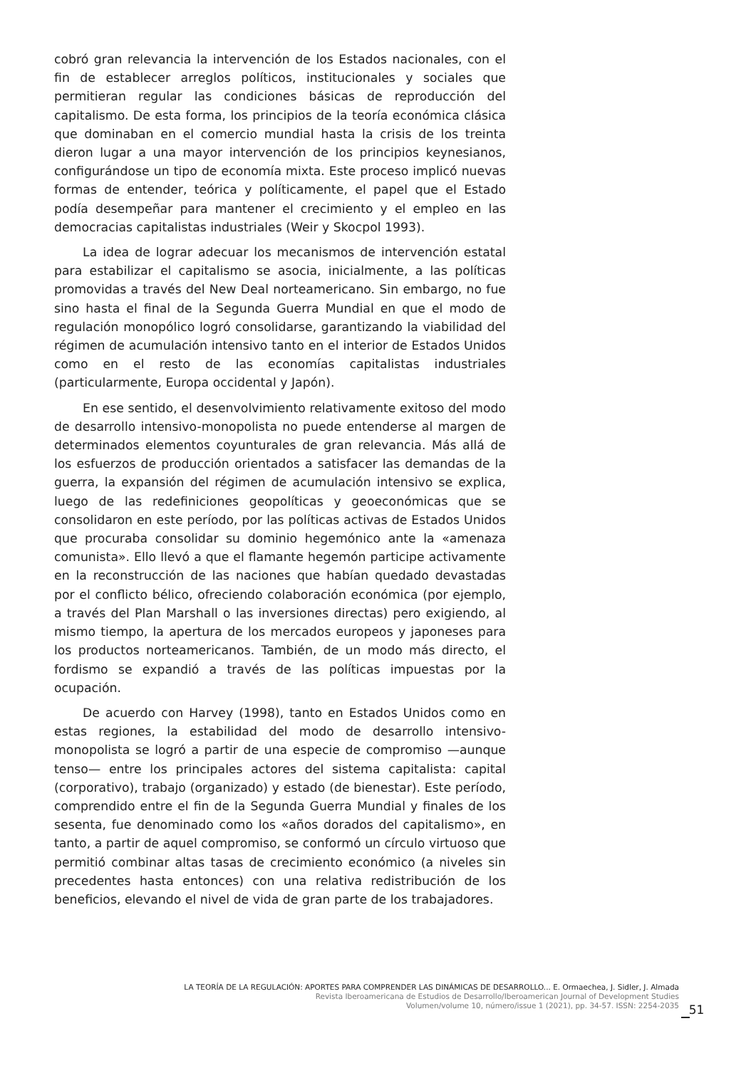cobró gran relevancia la intervención de los Estados nacionales, con el fin de establecer arreglos políticos, institucionales y sociales que permitieran regular las condiciones básicas de reproducción del capitalismo. De esta forma, los principios de la teoría económica clásica que dominaban en el comercio mundial hasta la crisis de los treinta dieron lugar a una mayor intervención de los principios keynesianos, configurándose un tipo de economía mixta. Este proceso implicó nuevas formas de entender, teórica y políticamente, el papel que el Estado podía desempeñar para mantener el crecimiento y el empleo en las democracias capitalistas industriales (Weir y Skocpol 1993).
La idea de lograr adecuar los mecanismos de intervención estatal para estabilizar el capitalismo se asocia, inicialmente, a las políticas promovidas a través del New Deal norteamericano. Sin embargo, no fue sino hasta el final de la Segunda Guerra Mundial en que el modo de regulación monopólico logró consolidarse, garantizando la viabilidad del régimen de acumulación intensivo tanto en el interior de Estados Unidos como en el resto de las economías capitalistas industriales (particularmente, Europa occidental y Japón).
En ese sentido, el desenvolvimiento relativamente exitoso del modo de desarrollo intensivo-monopolista no puede entenderse al margen de determinados elementos coyunturales de gran relevancia. Más allá de los esfuerzos de producción orientados a satisfacer las demandas de la guerra, la expansión del régimen de acumulación intensivo se explica, luego de las redefiniciones geopolíticas y geoeconómicas que se consolidaron en este período, por las políticas activas de Estados Unidos que procuraba consolidar su dominio hegemónico ante la «amenaza comunista». Ello llevó a que el flamante hegemón participe activamente en la reconstrucción de las naciones que habían quedado devastadas por el conflicto bélico, ofreciendo colaboración económica (por ejemplo, a través del Plan Marshall o las inversiones directas) pero exigiendo, al mismo tiempo, la apertura de los mercados europeos y japoneses para los productos norteamericanos. También, de un modo más directo, el fordismo se expandió a través de las políticas impuestas por la ocupación.
De acuerdo con Harvey (1998), tanto en Estados Unidos como en estas regiones, la estabilidad del modo de desarrollo intensivo-monopolista se logró a partir de una especie de compromiso —aunque tenso— entre los principales actores del sistema capitalista: capital (corporativo), trabajo (organizado) y estado (de bienestar). Este período, comprendido entre el fin de la Segunda Guerra Mundial y finales de los sesenta, fue denominado como los «años dorados del capitalismo», en tanto, a partir de aquel compromiso, se conformó un círculo virtuoso que permitió combinar altas tasas de crecimiento económico (a niveles sin precedentes hasta entonces) con una relativa redistribución de los beneficios, elevando el nivel de vida de gran parte de los trabajadores.
LA TEORÍA DE LA REGULACIÓN: APORTES PARA COMPRENDER LAS DINÁMICAS DE DESARROLLO... E. Ormaechea, J. Sidler, J. Almada
Revista Iberoamericana de Estudios de Desarrollo/Iberoamerican Journal of Development Studies
Volumen/volume 10, número/issue 1 (2021), pp. 34-57. ISSN: 2254-2035
51